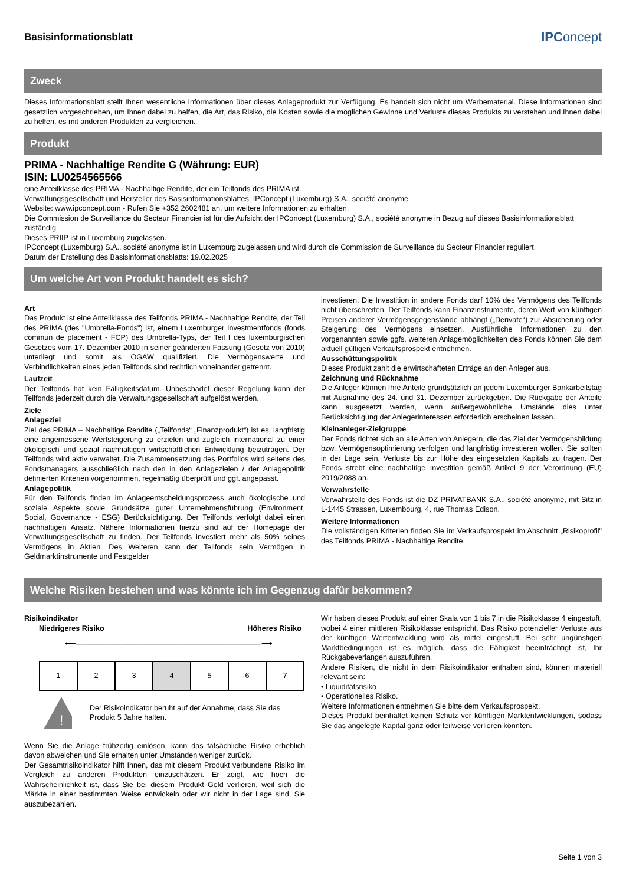Basisinformationsblatt
IPConcept
Zweck
Dieses Informationsblatt stellt Ihnen wesentliche Informationen über dieses Anlageprodukt zur Verfügung. Es handelt sich nicht um Werbematerial. Diese Informationen sind gesetzlich vorgeschrieben, um Ihnen dabei zu helfen, die Art, das Risiko, die Kosten sowie die möglichen Gewinne und Verluste dieses Produkts zu verstehen und Ihnen dabei zu helfen, es mit anderen Produkten zu vergleichen.
Produkt
PRIMA - Nachhaltige Rendite G (Währung: EUR)
ISIN: LU0254565566
eine Anteilklasse des PRIMA - Nachhaltige Rendite, der ein Teilfonds des PRIMA ist.
Verwaltungsgesellschaft und Hersteller des Basisinformationsblattes: IPConcept (Luxemburg) S.A., société anonyme
Website: www.ipconcept.com - Rufen Sie +352 2602481 an, um weitere Informationen zu erhalten.
Die Commission de Surveillance du Secteur Financier ist für die Aufsicht der IPConcept (Luxemburg) S.A., société anonyme in Bezug auf dieses Basisinformationsblatt zuständig.
Dieses PRIIP ist in Luxemburg zugelassen.
IPConcept (Luxemburg) S.A., société anonyme ist in Luxemburg zugelassen und wird durch die Commission de Surveillance du Secteur Financier reguliert.
Datum der Erstellung des Basisinformationsblatts: 19.02.2025
Um welche Art von Produkt handelt es sich?
Art
Das Produkt ist eine Anteilklasse des Teilfonds PRIMA - Nachhaltige Rendite, der Teil des PRIMA (des "Umbrella-Fonds") ist, einem Luxemburger Investmentfonds (fonds commun de placement - FCP) des Umbrella-Typs, der Teil I des luxemburgischen Gesetzes vom 17. Dezember 2010 in seiner geänderten Fassung (Gesetz von 2010) unterliegt und somit als OGAW qualifiziert. Die Vermögenswerte und Verbindlichkeiten eines jeden Teilfonds sind rechtlich voneinander getrennt.
Laufzeit
Der Teilfonds hat kein Fälligkeitsdatum. Unbeschadet dieser Regelung kann der Teilfonds jederzeit durch die Verwaltungsgesellschaft aufgelöst werden.
Ziele
Anlageziel
Ziel des PRIMA – Nachhaltige Rendite („Teilfonds“ „Finanzprodukt“) ist es, langfristig eine angemessene Wertsteigerung zu erzielen und zugleich international zu einer ökologisch und sozial nachhaltigen wirtschaftlichen Entwicklung beizutragen. Der Teilfonds wird aktiv verwaltet. Die Zusammensetzung des Portfolios wird seitens des Fondsmanagers ausschließlich nach den in den Anlagezielen / der Anlagepolitik definierten Kriterien vorgenommen, regelmäßig überprüft und ggf. angepasst.
Anlagepolitik
Für den Teilfonds finden im Anlageentscheidungsprozess auch ökologische und soziale Aspekte sowie Grundsätze guter Unternehmensführung (Environment, Social, Governance - ESG) Berücksichtigung. Der Teilfonds verfolgt dabei einen nachhaltigen Ansatz. Nähere Informationen hierzu sind auf der Homepage der Verwaltungsgesellschaft zu finden. Der Teilfonds investiert mehr als 50% seines Vermögens in Aktien. Des Weiteren kann der Teilfonds sein Vermögen in Geldmarktinstrumente und Festgelder
investieren. Die Investition in andere Fonds darf 10% des Vermögens des Teilfonds nicht überschreiten. Der Teilfonds kann Finanzinstrumente, deren Wert von künftigen Preisen anderer Vermögensgegenstände abhängt („Derivate“) zur Absicherung oder Steigerung des Vermögens einsetzen. Ausführliche Informationen zu den vorgenannten sowie ggfs. weiteren Anlagemöglichkeiten des Fonds können Sie dem aktuell gültigen Verkaufsprospekt entnehmen.
Ausschüttungspolitik
Dieses Produkt zahlt die erwirtschafteten Erträge an den Anleger aus.
Zeichnung und Rücknahme
Die Anleger können Ihre Anteile grundsätzlich an jedem Luxemburger Bankarbeitstag mit Ausnahme des 24. und 31. Dezember zurückgeben. Die Rückgabe der Anteile kann ausgesetzt werden, wenn außergewöhnliche Umstände dies unter Berücksichtigung der Anlegerinteressen erforderlich erscheinen lassen.
Kleinanleger-Zielgruppe
Der Fonds richtet sich an alle Arten von Anlegern, die das Ziel der Vermögensbildung bzw. Vermögensoptimierung verfolgen und langfristig investieren wollen. Sie sollten in der Lage sein, Verluste bis zur Höhe des eingesetzten Kapitals zu tragen. Der Fonds strebt eine nachhaltige Investition gemäß Artikel 9 der Verordnung (EU) 2019/2088 an.
Verwahrstelle
Verwahrstelle des Fonds ist die DZ PRIVATBANK S.A., société anonyme, mit Sitz in L-1445 Strassen, Luxembourg, 4, rue Thomas Edison.
Weitere Informationen
Die vollständigen Kriterien finden Sie im Verkaufsprospekt im Abschnitt „Risikoprofil" des Teilfonds PRIMA - Nachhaltige Rendite.
Welche Risiken bestehen und was könnte ich im Gegenzug dafür bekommen?
Risikoindikator
Niedrigeres Risiko Höheres Risiko
⟵―――――――――――――――――――――――――⟶
| 1 | 2 | 3 | 4 | 5 | 6 | 7 |
!
Der Risikoindikator beruht auf der Annahme, dass Sie das Produkt 5 Jahre halten.
Wenn Sie die Anlage frühzeitig einlösen, kann das tatsächliche Risiko erheblich davon abweichen und Sie erhalten unter Umständen weniger zurück.
Der Gesamtrisikoindikator hilft Ihnen, das mit diesem Produkt verbundene Risiko im Vergleich zu anderen Produkten einzuschätzen. Er zeigt, wie hoch die Wahrscheinlichkeit ist, dass Sie bei diesem Produkt Geld verlieren, weil sich die Märkte in einer bestimmten Weise entwickeln oder wir nicht in der Lage sind, Sie auszubezahlen.
Wir haben dieses Produkt auf einer Skala von 1 bis 7 in die Risikoklasse 4 eingestuft, wobei 4 einer mittleren Risikoklasse entspricht. Das Risiko potenzieller Verluste aus der künftigen Wertentwicklung wird als mittel eingestuft. Bei sehr ungünstigen Marktbedingungen ist es möglich, dass die Fähigkeit beeinträchtigt ist, Ihr Rückgabeverlangen auszuführen.
Andere Risiken, die nicht in dem Risikoindikator enthalten sind, können materiell relevant sein:
• Liquiditätsrisiko
• Operationelles Risiko.
Weitere Informationen entnehmen Sie bitte dem Verkaufsprospekt.
Dieses Produkt beinhaltet keinen Schutz vor künftigen Marktentwicklungen, sodass Sie das angelegte Kapital ganz oder teilweise verlieren könnten.
Seite 1 von 3